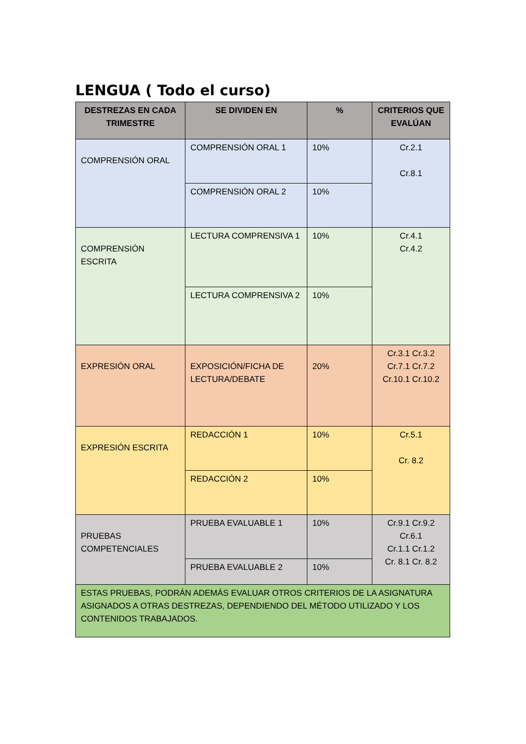LENGUA ( Todo el curso)
| DESTREZAS EN CADA TRIMESTRE | SE DIVIDEN EN | % | CRITERIOS QUE EVALÚAN |
| --- | --- | --- | --- |
| COMPRENSIÓN ORAL | COMPRENSIÓN ORAL 1 | 10% | Cr.2.1 Cr.8.1 |
| | COMPRENSIÓN ORAL 2 | 10% | |
| COMPRENSIÓN ESCRITA | LECTURA COMPRENSIVA 1 | 10% | Cr.4.1 Cr.4.2 |
| | LECTURA COMPRENSIVA 2 | 10% | |
| EXPRESIÓN ORAL | EXPOSICIÓN/FICHA DE LECTURA/DEBATE | 20% | Cr.3.1 Cr.3.2 Cr.7.1 Cr.7.2 Cr.10.1 Cr.10.2 |
| EXPRESIÓN ESCRITA | REDACCIÓN 1 | 10% | Cr.5.1 Cr. 8.2 |
| | REDACCIÓN 2 | 10% | |
| PRUEBAS COMPETENCIALES | PRUEBA EVALUABLE 1 | 10% | Cr.9.1 Cr.9.2 Cr.6.1 Cr.1.1 Cr.1.2 Cr. 8.1 Cr. 8.2 |
| | PRUEBA EVALUABLE 2 | 10% | |
| ESTAS PRUEBAS, PODRÁN ADEMÁS EVALUAR OTROS CRITERIOS DE LA ASIGNATURA ASIGNADOS A OTRAS DESTREZAS, DEPENDIENDO DEL MÉTODO UTILIZADO Y LOS CONTENIDOS TRABAJADOS. | | | |